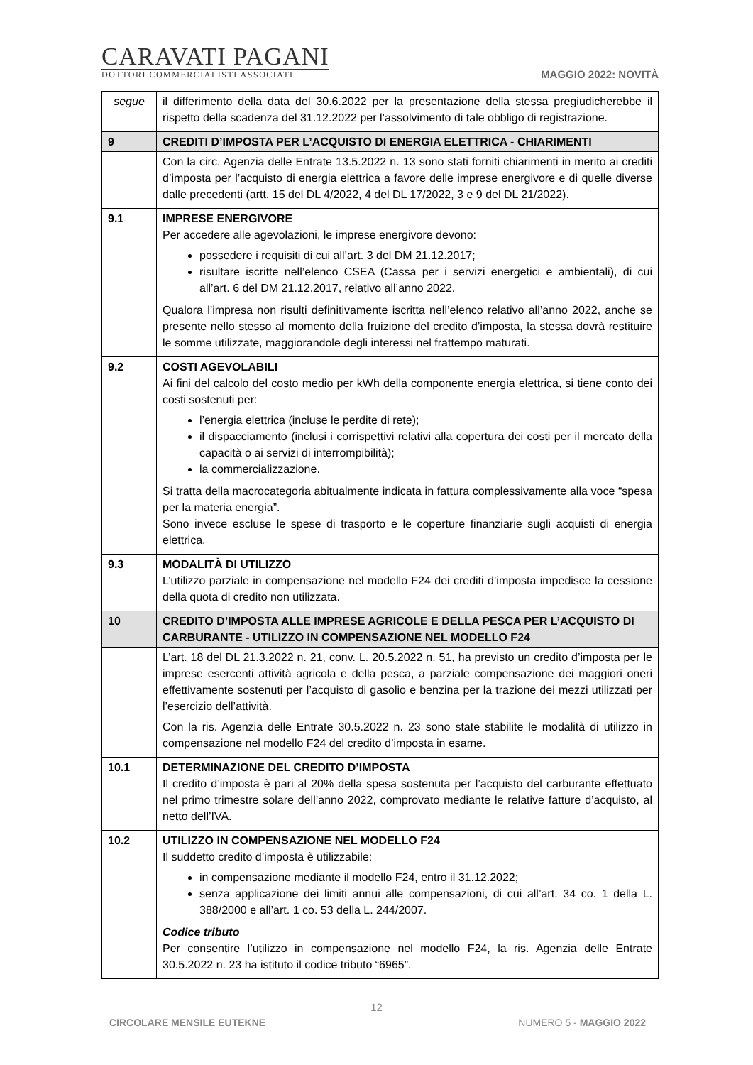CARAVATI PAGANI
DOTTORI COMMERCIALISTI ASSOCIATI
MAGGIO 2022: NOVITÀ
| segue | il differimento della data del 30.6.2022 per la presentazione della stessa pregiudicherebbe il rispetto della scadenza del 31.12.2022 per l’assolvimento di tale obbligo di registrazione. |
| 9 | CREDITI D’IMPOSTA PER L’ACQUISTO DI ENERGIA ELETTRICA - CHIARIMENTI |
| | Con la circ. Agenzia delle Entrate 13.5.2022 n. 13 sono stati forniti chiarimenti in merito ai crediti d’imposta per l’acquisto di energia elettrica a favore delle imprese energivore e di quelle diverse dalle precedenti (artt. 15 del DL 4/2022, 4 del DL 17/2022, 3 e 9 del DL 21/2022). |
| 9.1 | IMPRESE ENERGIVORE Per accedere alle agevolazioni, le imprese energivore devono: possedere i requisiti di cui all’art. 3 del DM 21.12.2017; risultare iscritte nell’elenco CSEA (Cassa per i servizi energetici e ambientali), di cui all’art. 6 del DM 21.12.2017, relativo all’anno 2022. Qualora l’impresa non risulti definitivamente iscritta nell’elenco relativo all’anno 2022, anche se presente nello stesso al momento della fruizione del credito d’imposta, la stessa dovrà restituire le somme utilizzate, maggiorandole degli interessi nel frattempo maturati. |
| 9.2 | COSTI AGEVOLABILI Ai fini del calcolo del costo medio per kWh della componente energia elettrica, si tiene conto dei costi sostenuti per: l’energia elettrica (incluse le perdite di rete); il dispacciamento (inclusi i corrispettivi relativi alla copertura dei costi per il mercato della capacità o ai servizi di interrompibilità); la commercializzazione. Si tratta della macrocategoria abitualmente indicata in fattura complessivamente alla voce “spesa per la materia energia”. Sono invece escluse le spese di trasporto e le coperture finanziarie sugli acquisti di energia elettrica. |
| 9.3 | MODALITÀ DI UTILIZZO L’utilizzo parziale in compensazione nel modello F24 dei crediti d’imposta impedisce la cessione della quota di credito non utilizzata. |
| 10 | CREDITO D’IMPOSTA ALLE IMPRESE AGRICOLE E DELLA PESCA PER L’ACQUISTO DI CARBURANTE - UTILIZZO IN COMPENSAZIONE NEL MODELLO F24 |
| | L’art. 18 del DL 21.3.2022 n. 21, conv. L. 20.5.2022 n. 51, ha previsto un credito d’imposta per le imprese esercenti attività agricola e della pesca, a parziale compensazione dei maggiori oneri effettivamente sostenuti per l’acquisto di gasolio e benzina per la trazione dei mezzi utilizzati per l’esercizio dell’attività. Con la ris. Agenzia delle Entrate 30.5.2022 n. 23 sono state stabilite le modalità di utilizzo in compensazione nel modello F24 del credito d’imposta in esame. |
| 10.1 | DETERMINAZIONE DEL CREDITO D’IMPOSTA Il credito d’imposta è pari al 20% della spesa sostenuta per l’acquisto del carburante effettuato nel primo trimestre solare dell’anno 2022, comprovato mediante le relative fatture d’acquisto, al netto dell’IVA. |
| 10.2 | UTILIZZO IN COMPENSAZIONE NEL MODELLO F24 Il suddetto credito d’imposta è utilizzabile: in compensazione mediante il modello F24, entro il 31.12.2022; senza applicazione dei limiti annui alle compensazioni, di cui all’art. 34 co. 1 della L. 388/2000 e all’art. 1 co. 53 della L. 244/2007. Codice tributo Per consentire l’utilizzo in compensazione nel modello F24, la ris. Agenzia delle Entrate 30.5.2022 n. 23 ha istituto il codice tributo “6965”. |
12
CIRCOLARE MENSILE EUTEKNE NUMERO 5 - MAGGIO 2022